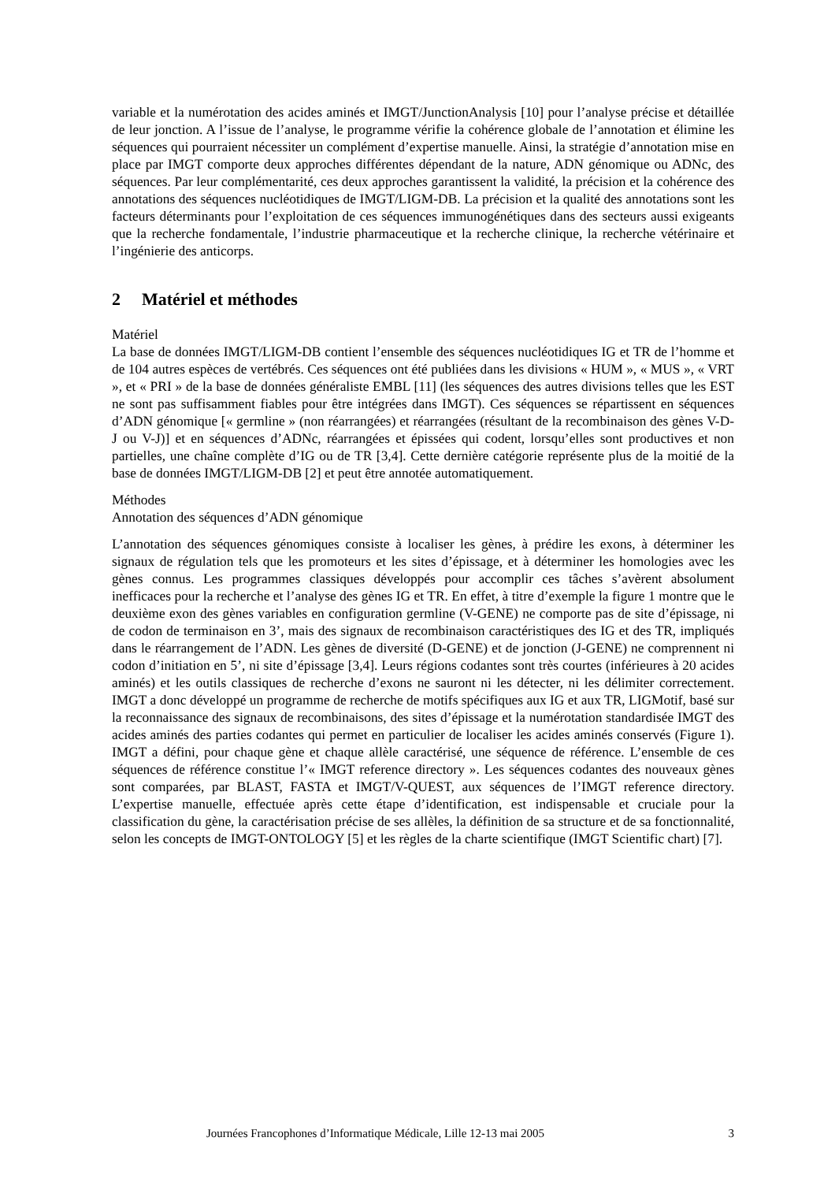variable et la numérotation des acides aminés et IMGT/JunctionAnalysis [10] pour l’analyse précise et détaillée de leur jonction. A l’issue de l’analyse, le programme vérifie la cohérence globale de l’annotation et élimine les séquences qui pourraient nécessiter un complément d’expertise manuelle. Ainsi, la stratégie d’annotation mise en place par IMGT comporte deux approches différentes dépendant de la nature, ADN génomique ou ADNc, des séquences. Par leur complémentarité, ces deux approches garantissent la validité, la précision et la cohérence des annotations des séquences nucléotidiques de IMGT/LIGM-DB. La précision et la qualité des annotations sont les facteurs déterminants pour l’exploitation de ces séquences immunogénétiques dans des secteurs aussi exigeants que la recherche fondamentale, l’industrie pharmaceutique et la recherche clinique, la recherche vétérinaire et l’ingénierie des anticorps.
2 Matériel et méthodes
Matériel
La base de données IMGT/LIGM-DB contient l’ensemble des séquences nucléotidiques IG et TR de l’homme et de 104 autres espèces de vertébrés. Ces séquences ont été publiées dans les divisions « HUM », « MUS », « VRT », et « PRI » de la base de données généraliste EMBL [11] (les séquences des autres divisions telles que les EST ne sont pas suffisamment fiables pour être intégrées dans IMGT). Ces séquences se répartissent en séquences d’ADN génomique [« germline » (non réarrangées) et réarrangées (résultant de la recombinaison des gènes V-D-J ou V-J)] et en séquences d’ADNc, réarrangées et épissées qui codent, lorsqu’elles sont productives et non partielles, une chaîne complète d’IG ou de TR [3,4]. Cette dernière catégorie représente plus de la moitié de la base de données IMGT/LIGM-DB [2] et peut être annotée automatiquement.
Méthodes
Annotation des séquences d’ADN génomique
L’annotation des séquences génomiques consiste à localiser les gènes, à prédire les exons, à déterminer les signaux de régulation tels que les promoteurs et les sites d’épissage, et à déterminer les homologies avec les gènes connus. Les programmes classiques développés pour accomplir ces tâches s’avèrent absolument inefficaces pour la recherche et l’analyse des gènes IG et TR. En effet, à titre d’exemple la figure 1 montre que le deuxième exon des gènes variables en configuration germline (V-GENE) ne comporte pas de site d’épissage, ni de codon de terminaison en 3’, mais des signaux de recombinaison caractéristiques des IG et des TR, impliqués dans le réarrangement de l’ADN. Les gènes de diversité (D-GENE) et de jonction (J-GENE) ne comprennent ni codon d’initiation en 5’, ni site d’épissage [3,4]. Leurs régions codantes sont très courtes (inférieures à 20 acides aminés) et les outils classiques de recherche d’exons ne sauront ni les détecter, ni les délimiter correctement. IMGT a donc développé un programme de recherche de motifs spécifiques aux IG et aux TR, LIGMotif, basé sur la reconnaissance des signaux de recombinaisons, des sites d’épissage et la numérotation standardisée IMGT des acides aminés des parties codantes qui permet en particulier de localiser les acides aminés conservés (Figure 1). IMGT a défini, pour chaque gène et chaque allèle caractérisé, une séquence de référence. L’ensemble de ces séquences de référence constitue l’« IMGT reference directory ». Les séquences codantes des nouveaux gènes sont comparées, par BLAST, FASTA et IMGT/V-QUEST, aux séquences de l’IMGT reference directory. L’expertise manuelle, effectuée après cette étape d’identification, est indispensable et cruciale pour la classification du gène, la caractérisation précise de ses allèles, la définition de sa structure et de sa fonctionnalité, selon les concepts de IMGT-ONTOLOGY [5] et les règles de la charte scientifique (IMGT Scientific chart) [7].
Journées Francophones d’Informatique Médicale, Lille 12-13 mai 2005 3